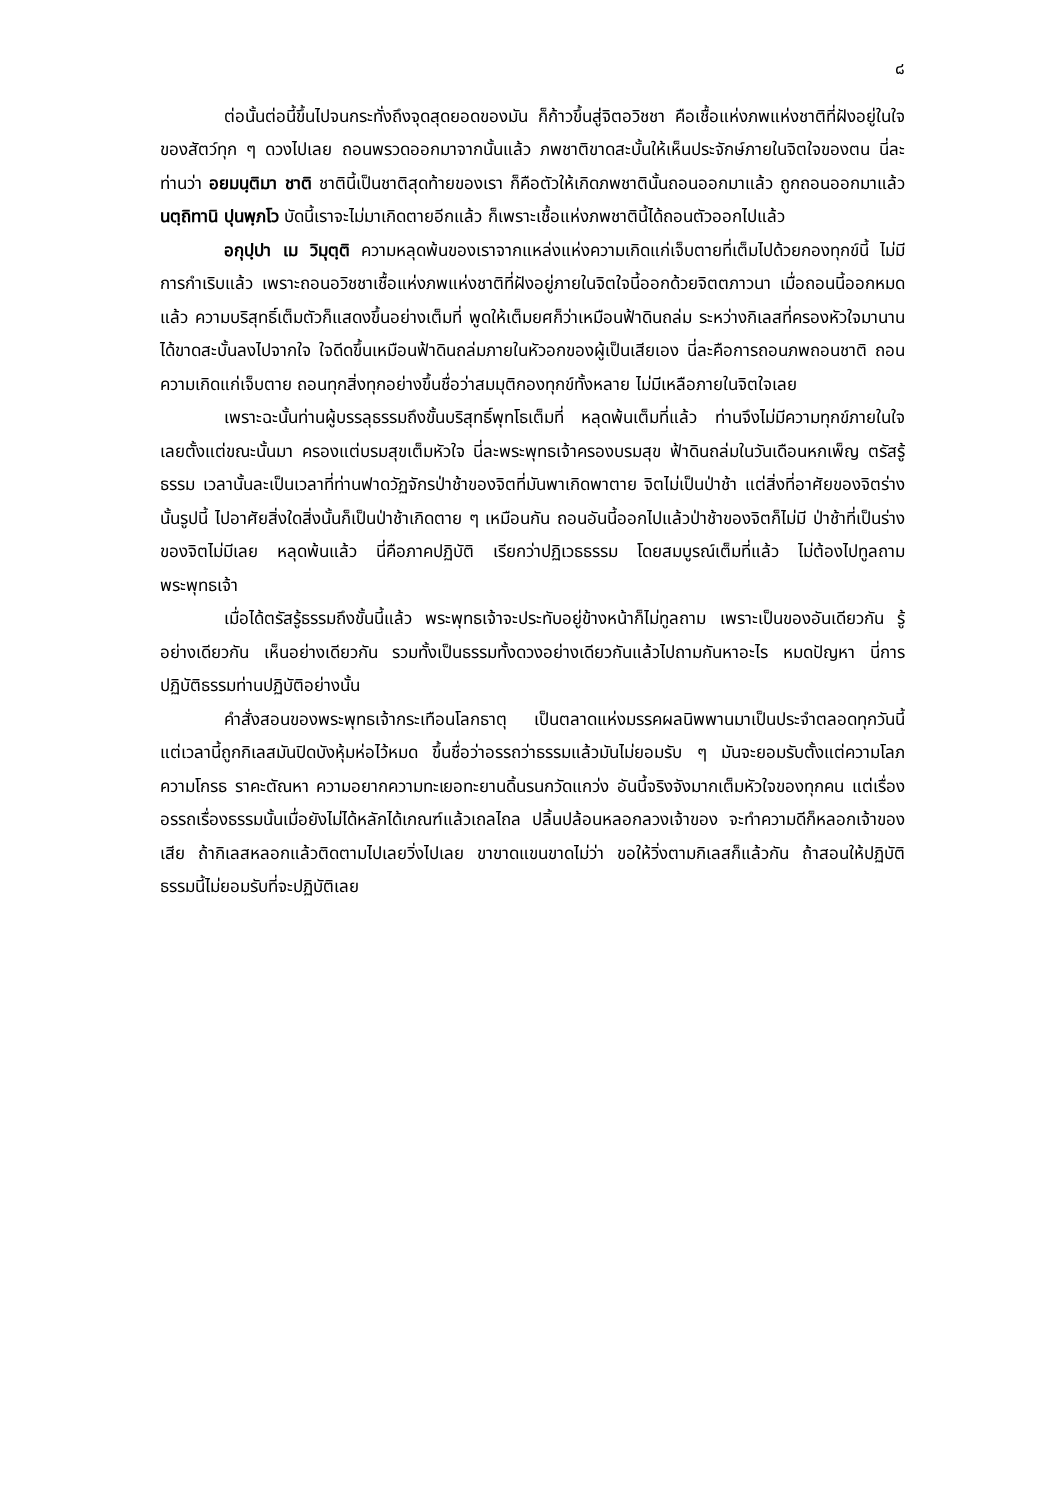๘
ต่อนั้นต่อนี้ขึ้นไปจนกระทั่งถึงจุดสุดยอดของมัน ก็ก้าวขึ้นสู่จิตอวิชชา คือเชื้อแห่งภพแห่งชาติที่ฝังอยู่ในใจของสัตว์ทุก ๆ ดวงไปเลย ถอนพรวดออกมาจากนั้นแล้ว ภพชาติขาดสะบั้นให้เห็นประจักษ์ภายในจิตใจของตน นี่ละท่านว่า อยมนฺติมา ชาติ ชาตินี้เป็นชาติสุดท้ายของเรา ก็คือตัวให้เกิดภพชาตินั้นถอนออกมาแล้ว ถูกถอนออกมาแล้ว นตฺถิทานิ ปุนพฺภโว บัดนี้เราจะไม่มาเกิดตายอีกแล้ว ก็เพราะเชื้อแห่งภพชาตินี้ได้ถอนตัวออกไปแล้ว
อกุปฺปา เม วิมุตฺติ ความหลุดพ้นของเราจากแหล่งแห่งความเกิดแก่เจ็บตายที่เต็มไปด้วยกองทุกข์นี้ ไม่มีการกำเริบแล้ว เพราะถอนอวิชชาเชื้อแห่งภพแห่งชาติที่ฝังอยู่ภายในจิตใจนี้ออกด้วยจิตตภาวนา เมื่อถอนนี้ออกหมดแล้ว ความบริสุทธิ์เต็มตัวก็แสดงขึ้นอย่างเต็มที่ พูดให้เต็มยศก็ว่าเหมือนฟ้าดินถล่ม ระหว่างกิเลสที่ครองหัวใจมานาน ได้ขาดสะบั้นลงไปจากใจ ใจดีดขึ้นเหมือนฟ้าดินถล่มภายในหัวอกของผู้เป็นเสียเอง นี่ละคือการถอนภพถอนชาติ ถอนความเกิดแก่เจ็บตาย ถอนทุกสิ่งทุกอย่างขึ้นชื่อว่าสมมุติกองทุกข์ทั้งหลาย ไม่มีเหลือภายในจิตใจเลย
เพราะฉะนั้นท่านผู้บรรลุธรรมถึงขั้นบริสุทธิ์พุทโธเต็มที่ หลุดพ้นเต็มที่แล้ว ท่านจึงไม่มีความทุกข์ภายในใจเลยตั้งแต่ขณะนั้นมา ครองแต่บรมสุขเต็มหัวใจ นี่ละพระพุทธเจ้าครองบรมสุข ฟ้าดินถล่มในวันเดือนหกเพ็ญ ตรัสรู้ธรรม เวลานั้นละเป็นเวลาที่ท่านฟาดวัฏจักรป่าช้าของจิตที่มันพาเกิดพาตาย จิตไม่เป็นป่าช้า แต่สิ่งที่อาศัยของจิตร่างนั้นรูปนี้ ไปอาศัยสิ่งใดสิ่งนั้นก็เป็นป่าช้าเกิดตาย ๆ เหมือนกัน ถอนอันนี้ออกไปแล้วป่าช้าของจิตก็ไม่มี ป่าช้าที่เป็นร่างของจิตไม่มีเลย หลุดพ้นแล้ว นี่คือภาคปฏิบัติ เรียกว่าปฏิเวธธรรม โดยสมบูรณ์เต็มที่แล้ว ไม่ต้องไปทูลถามพระพุทธเจ้า
เมื่อได้ตรัสรู้ธรรมถึงขั้นนี้แล้ว พระพุทธเจ้าจะประทับอยู่ข้างหน้าก็ไม่ทูลถาม เพราะเป็นของอันเดียวกัน รู้อย่างเดียวกัน เห็นอย่างเดียวกัน รวมทั้งเป็นธรรมทั้งดวงอย่างเดียวกันแล้วไปถามกันหาอะไร หมดปัญหา นี่การปฏิบัติธรรมท่านปฏิบัติอย่างนั้น
คำสั่งสอนของพระพุทธเจ้ากระเทือนโลกธาตุ เป็นตลาดแห่งมรรคผลนิพพานมาเป็นประจำตลอดทุกวันนี้ แต่เวลานี้ถูกกิเลสมันปิดบังหุ้มห่อไว้หมด ขึ้นชื่อว่าอรรถว่าธรรมแล้วมันไม่ยอมรับ ๆ มันจะยอมรับตั้งแต่ความโลภความโกรธ ราคะตัณหา ความอยากความทะเยอทะยานดิ้นรนกวัดแกว่ง อันนี้จริงจังมากเต็มหัวใจของทุกคน แต่เรื่องอรรถเรื่องธรรมนั้นเมื่อยังไม่ได้หลักได้เกณฑ์แล้วเถลไถล ปลิ้นปล้อนหลอกลวงเจ้าของ จะทำความดีก็หลอกเจ้าของเสีย ถ้ากิเลสหลอกแล้วติดตามไปเลยวิ่งไปเลย ขาขาดแขนขาดไม่ว่า ขอให้วิ่งตามกิเลสก็แล้วกัน ถ้าสอนให้ปฏิบัติธรรมนี้ไม่ยอมรับที่จะปฏิบัติเลย